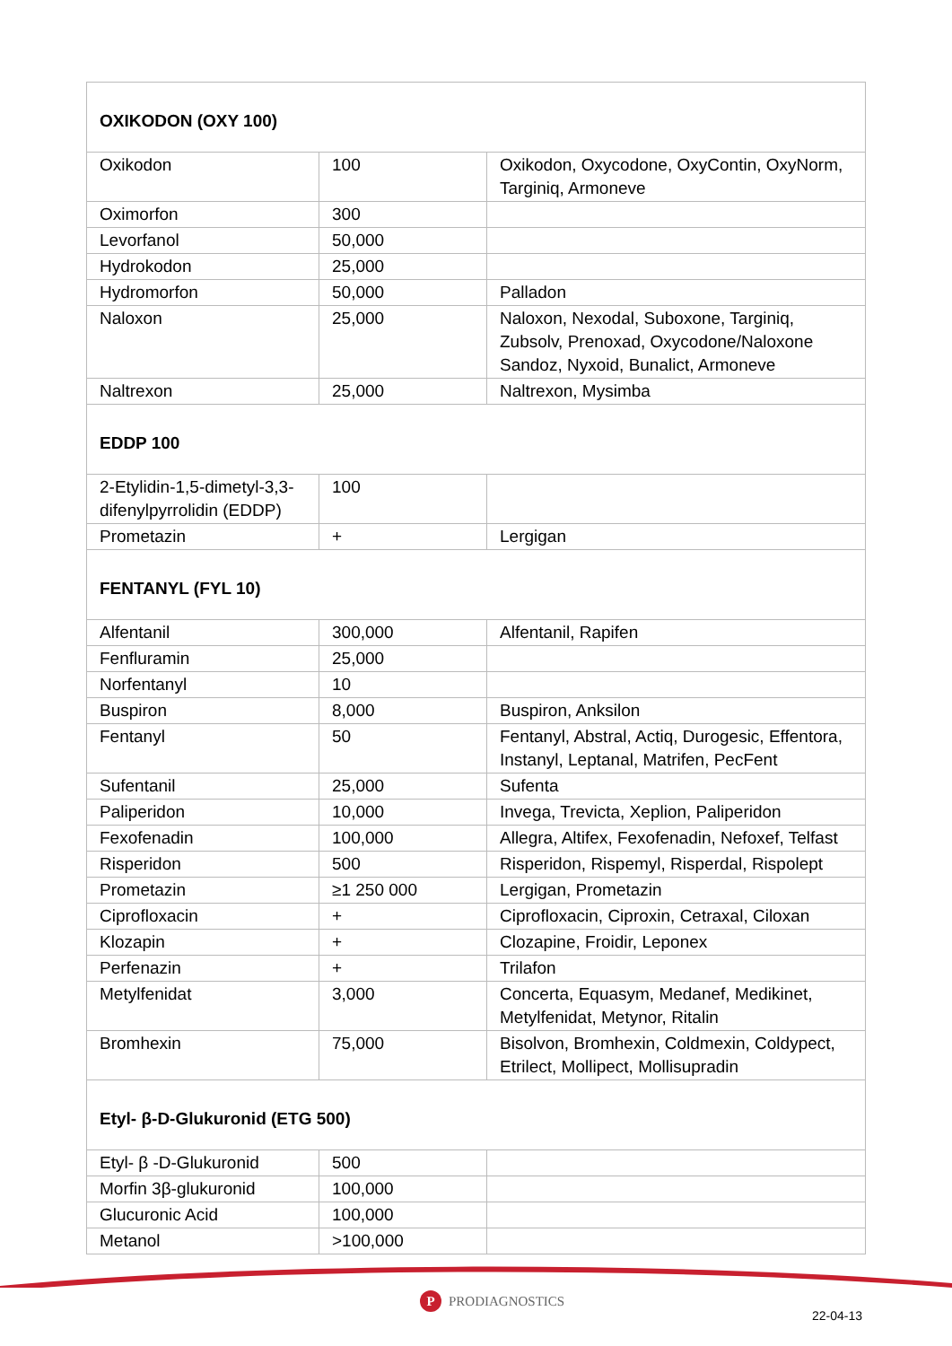| OXIKODON (OXY 100) | | |
| Oxikodon | 100 | Oxikodon, Oxycodone, OxyContin, OxyNorm, Targiniq, Armoneve |
| Oximorfon | 300 | |
| Levorfanol | 50,000 | |
| Hydrokodon | 25,000 | |
| Hydromorfon | 50,000 | Palladon |
| Naloxon | 25,000 | Naloxon, Nexodal, Suboxone, Targiniq, Zubsolv, Prenoxad, Oxycodone/Naloxone Sandoz, Nyxoid, Bunalict, Armoneve |
| Naltrexon | 25,000 | Naltrexon, Mysimba |
| EDDP 100 | | |
| 2-Etylidin-1,5-dimetyl-3,3-difenylpyrrolidin (EDDP) | 100 | |
| Prometazin | + | Lergigan |
| FENTANYL (FYL 10) | | |
| Alfentanil | 300,000 | Alfentanil, Rapifen |
| Fenfluramin | 25,000 | |
| Norfentanyl | 10 | |
| Buspiron | 8,000 | Buspiron, Anksilon |
| Fentanyl | 50 | Fentanyl, Abstral, Actiq, Durogesic, Effentora, Instanyl, Leptanal, Matrifen, PecFent |
| Sufentanil | 25,000 | Sufenta |
| Paliperidon | 10,000 | Invega, Trevicta, Xeplion, Paliperidon |
| Fexofenadin | 100,000 | Allegra, Altifex, Fexofenadin, Nefoxef, Telfast |
| Risperidon | 500 | Risperidon, Rispemyl, Risperdal, Rispolept |
| Prometazin | ≥1 250 000 | Lergigan, Prometazin |
| Ciprofloxacin | + | Ciprofloxacin, Ciproxin, Cetraxal, Ciloxan |
| Klozapin | + | Clozapine, Froidir, Leponex |
| Perfenazin | + | Trilafon |
| Metylfenidat | 3,000 | Concerta, Equasym, Medanef, Medikinet, Metylfenidat, Metynor, Ritalin |
| Bromhexin | 75,000 | Bisolvon, Bromhexin, Coldmexin, Coldypect, Etrilect, Mollipect, Mollisupradin |
| Etyl- β-D-Glukuronid (ETG 500) | | |
| Etyl- β -D-Glukuronid | 500 | |
| Morfin 3β-glukuronid | 100,000 | |
| Glucuronic Acid | 100,000 | |
| Metanol | >100,000 | |
P
PRODIAGNOSTICS
22-04-13